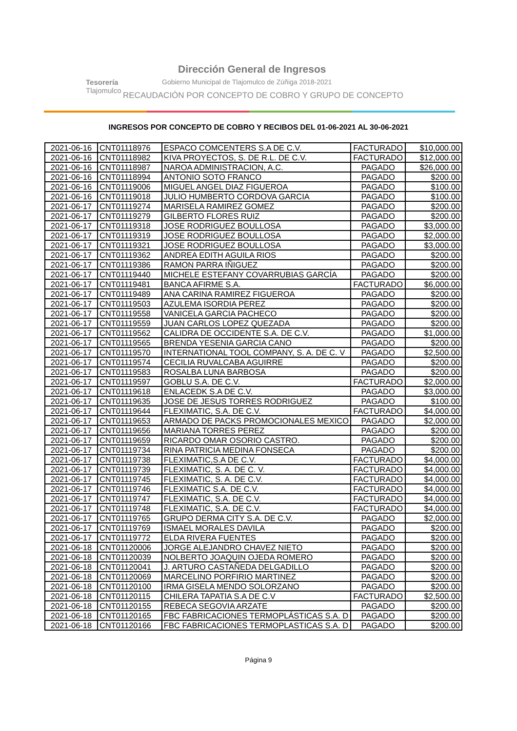Tesorería
Tlajomulco
Dirección General de Ingresos
Gobierno Municipal de Tlajomulco de Zúñiga 2018-2021
RECAUDACIÓN POR CONCEPTO DE COBRO Y GRUPO DE CONCEPTO
INGRESOS POR CONCEPTO DE COBRO Y RECIBOS DEL 01-06-2021 AL 30-06-2021
| 2021-06-16 | CNT01118976 | ESPACO COMCENTERS S.A DE C.V. | FACTURADO | $10,000.00 |
| 2021-06-16 | CNT01118982 | KIVA PROYECTOS, S. DE R.L. DE C.V. | FACTURADO | $12,000.00 |
| 2021-06-16 | CNT01118987 | NAROA ADMINISTRACION, A.C. | PAGADO | $26,000.00 |
| 2021-06-16 | CNT01118994 | ANTONIO SOTO FRANCO | PAGADO | $200.00 |
| 2021-06-16 | CNT01119006 | MIGUEL ANGEL DIAZ FIGUEROA | PAGADO | $100.00 |
| 2021-06-16 | CNT01119018 | JULIO HUMBERTO CORDOVA GARCIA | PAGADO | $100.00 |
| 2021-06-17 | CNT01119274 | MARISELA RAMIREZ GOMEZ | PAGADO | $200.00 |
| 2021-06-17 | CNT01119279 | GILBERTO FLORES RUIZ | PAGADO | $200.00 |
| 2021-06-17 | CNT01119318 | JOSE RODRIGUEZ BOULLOSA | PAGADO | $3,000.00 |
| 2021-06-17 | CNT01119319 | JOSE RODRIGUEZ BOULLOSA | PAGADO | $2,000.00 |
| 2021-06-17 | CNT01119321 | JOSE RODRIGUEZ BOULLOSA | PAGADO | $3,000.00 |
| 2021-06-17 | CNT01119362 | ANDREA EDITH AGUILA RIOS | PAGADO | $200.00 |
| 2021-06-17 | CNT01119386 | RAMON PARRA IÑIGUEZ | PAGADO | $200.00 |
| 2021-06-17 | CNT01119440 | MICHELE ESTEFANY COVARRUBIAS GARCÍA | PAGADO | $200.00 |
| 2021-06-17 | CNT01119481 | BANCA AFIRME S.A. | FACTURADO | $6,000.00 |
| 2021-06-17 | CNT01119489 | ANA CARINA RAMIREZ FIGUEROA | PAGADO | $200.00 |
| 2021-06-17 | CNT01119503 | AZULEMA ISORDIA PEREZ | PAGADO | $200.00 |
| 2021-06-17 | CNT01119558 | VANICELA GARCIA PACHECO | PAGADO | $200.00 |
| 2021-06-17 | CNT01119559 | JUAN CARLOS LOPEZ QUEZADA | PAGADO | $200.00 |
| 2021-06-17 | CNT01119562 | CALIDRA DE OCCIDENTE S.A. DE C.V. | PAGADO | $1,000.00 |
| 2021-06-17 | CNT01119565 | BRENDA YESENIA GARCIA CANO | PAGADO | $200.00 |
| 2021-06-17 | CNT01119570 | INTERNATIONAL TOOL COMPANY, S. A. DE C. V | PAGADO | $2,500.00 |
| 2021-06-17 | CNT01119574 | CECILIA RUVALCABA AGUIRRE | PAGADO | $200.00 |
| 2021-06-17 | CNT01119583 | ROSALBA LUNA BARBOSA | PAGADO | $200.00 |
| 2021-06-17 | CNT01119597 | GOBLU S.A. DE C.V. | FACTURADO | $2,000.00 |
| 2021-06-17 | CNT01119618 | ENLACEDK S.A DE C.V. | PAGADO | $3,000.00 |
| 2021-06-17 | CNT01119635 | JOSE DE JESUS TORRES RODRIGUEZ | PAGADO | $100.00 |
| 2021-06-17 | CNT01119644 | FLEXIMATIC, S.A. DE C.V. | FACTURADO | $4,000.00 |
| 2021-06-17 | CNT01119653 | ARMADO DE PACKS PROMOCIONALES MEXICO | PAGADO | $2,000.00 |
| 2021-06-17 | CNT01119656 | MARIANA TORRES PEREZ | PAGADO | $200.00 |
| 2021-06-17 | CNT01119659 | RICARDO OMAR OSORIO CASTRO. | PAGADO | $200.00 |
| 2021-06-17 | CNT01119734 | RINA PATRICIA MEDINA FONSECA | PAGADO | $200.00 |
| 2021-06-17 | CNT01119738 | FLEXIMATIC,S.A DE C.V. | FACTURADO | $4,000.00 |
| 2021-06-17 | CNT01119739 | FLEXIMATIC, S. A. DE C. V. | FACTURADO | $4,000.00 |
| 2021-06-17 | CNT01119745 | FLEXIMATIC, S. A. DE C.V. | FACTURADO | $4,000.00 |
| 2021-06-17 | CNT01119746 | FLEXIMATIC S.A. DE C.V. | FACTURADO | $4,000.00 |
| 2021-06-17 | CNT01119747 | FLEXIMATIC, S.A. DE C.V. | FACTURADO | $4,000.00 |
| 2021-06-17 | CNT01119748 | FLEXIMATIC, S.A. DE C.V. | FACTURADO | $4,000.00 |
| 2021-06-17 | CNT01119765 | GRUPO DERMA CITY S.A. DE C.V. | PAGADO | $2,000.00 |
| 2021-06-17 | CNT01119769 | ISMAEL MORALES DAVILA | PAGADO | $200.00 |
| 2021-06-17 | CNT01119772 | ELDA RIVERA FUENTES | PAGADO | $200.00 |
| 2021-06-18 | CNT01120006 | JORGE ALEJANDRO CHAVEZ NIETO | PAGADO | $200.00 |
| 2021-06-18 | CNT01120039 | NOLBERTO JOAQUIN OJEDA ROMERO | PAGADO | $200.00 |
| 2021-06-18 | CNT01120041 | J. ARTURO CASTAÑEDA DELGADILLO | PAGADO | $200.00 |
| 2021-06-18 | CNT01120069 | MARCELINO PORFIRIO MARTINEZ | PAGADO | $200.00 |
| 2021-06-18 | CNT01120100 | IRMA GISELA MENDO SOLORZANO | PAGADO | $200.00 |
| 2021-06-18 | CNT01120115 | CHILERA TAPATIA S.A DE C.V | FACTURADO | $2,500.00 |
| 2021-06-18 | CNT01120155 | REBECA SEGOVIA ARZATE | PAGADO | $200.00 |
| 2021-06-18 | CNT01120165 | FBC FABRICACIONES TERMOPLÁSTICAS S.A. D | PAGADO | $200.00 |
| 2021-06-18 | CNT01120166 | FBC FABRICACIONES TERMOPLASTICAS S.A. D | PAGADO | $200.00 |
Página 9